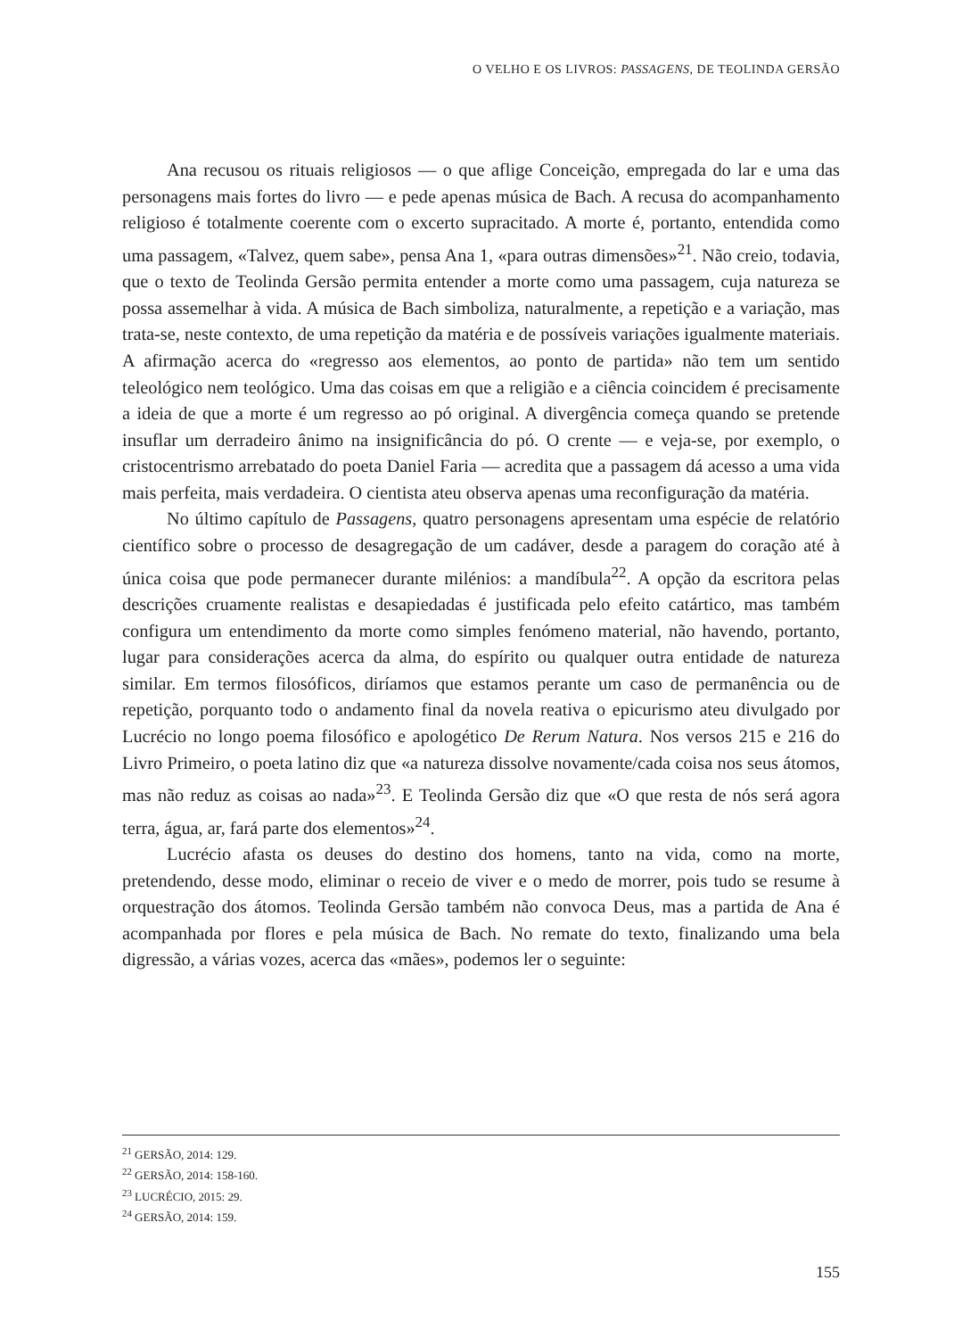O VELHO E OS LIVROS: PASSAGENS, DE TEOLINDA GERSÃO
Ana recusou os rituais religiosos — o que aflige Conceição, empregada do lar e uma das personagens mais fortes do livro — e pede apenas música de Bach. A recusa do acompanhamento religioso é totalmente coerente com o excerto supracitado. A morte é, portanto, entendida como uma passagem, «Talvez, quem sabe», pensa Ana 1, «para outras dimensões»<sup>21</sup>. Não creio, todavia, que o texto de Teolinda Gersão permita entender a morte como uma passagem, cuja natureza se possa assemelhar à vida. A música de Bach simboliza, naturalmente, a repetição e a variação, mas trata-se, neste contexto, de uma repetição da matéria e de possíveis variações igualmente materiais. A afirmação acerca do «regresso aos elementos, ao ponto de partida» não tem um sentido teleológico nem teológico. Uma das coisas em que a religião e a ciência coincidem é precisamente a ideia de que a morte é um regresso ao pó original. A divergência começa quando se pretende insuflar um derradeiro ânimo na insignificância do pó. O crente — e veja-se, por exemplo, o cristocentrismo arrebatado do poeta Daniel Faria — acredita que a passagem dá acesso a uma vida mais perfeita, mais verdadeira. O cientista ateu observa apenas uma reconfiguração da matéria.
No último capítulo de Passagens, quatro personagens apresentam uma espécie de relatório científico sobre o processo de desagregação de um cadáver, desde a paragem do coração até à única coisa que pode permanecer durante milénios: a mandíbula<sup>22</sup>. A opção da escritora pelas descrições cruamente realistas e desapiedadas é justificada pelo efeito catártico, mas também configura um entendimento da morte como simples fenómeno material, não havendo, portanto, lugar para considerações acerca da alma, do espírito ou qualquer outra entidade de natureza similar. Em termos filosóficos, diríamos que estamos perante um caso de permanência ou de repetição, porquanto todo o andamento final da novela reativa o epicurismo ateu divulgado por Lucrécio no longo poema filosófico e apologético De Rerum Natura. Nos versos 215 e 216 do Livro Primeiro, o poeta latino diz que «a natureza dissolve novamente/cada coisa nos seus átomos, mas não reduz as coisas ao nada»<sup>23</sup>. E Teolinda Gersão diz que «O que resta de nós será agora terra, água, ar, fará parte dos elementos»<sup>24</sup>.
Lucrécio afasta os deuses do destino dos homens, tanto na vida, como na morte, pretendendo, desse modo, eliminar o receio de viver e o medo de morrer, pois tudo se resume à orquestração dos átomos. Teolinda Gersão também não convoca Deus, mas a partida de Ana é acompanhada por flores e pela música de Bach. No remate do texto, finalizando uma bela digressão, a várias vozes, acerca das «mães», podemos ler o seguinte:
<sup>21</sup> GERSÃO, 2014: 129.
<sup>22</sup> GERSÃO, 2014: 158-160.
<sup>23</sup> LUCRÉCIO, 2015: 29.
<sup>24</sup> GERSÃO, 2014: 159.
155